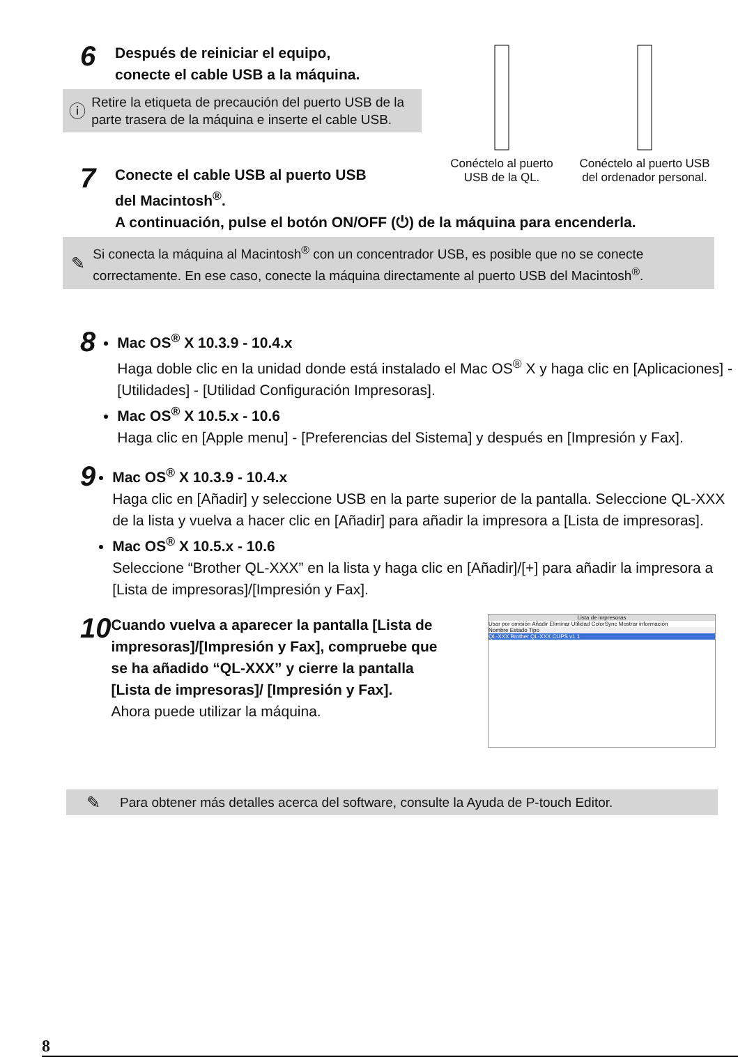6
Después de reiniciar el equipo,
conecte el cable USB a la máquina.
ⓘ
Retire la etiqueta de precaución del puerto USB de la parte trasera de la máquina e inserte el cable USB.
Conéctelo al puerto USB de la QL.
Conéctelo al puerto USB del ordenador personal.
7
Conecte el cable USB al puerto USB
del Macintosh<sup>®</sup>.
A continuación, pulse el botón ON/OFF (⏻) de la máquina para encenderla.
✎
Si conecta la máquina al Macintosh<sup>®</sup> con un concentrador USB, es posible que no se conecte correctamente. En ese caso, conecte la máquina directamente al puerto USB del Macintosh<sup>®</sup>.
8
Mac OS<sup>®</sup> X 10.3.9 - 10.4.x
Haga doble clic en la unidad donde está instalado el Mac OS<sup>®</sup> X y haga clic en [Aplicaciones] - [Utilidades] - [Utilidad Configuración Impresoras].
Mac OS<sup>®</sup> X 10.5.x - 10.6
Haga clic en [Apple menu] - [Preferencias del Sistema] y después en [Impresión y Fax].
9
Mac OS<sup>®</sup> X 10.3.9 - 10.4.x
Haga clic en [Añadir] y seleccione USB en la parte superior de la pantalla. Seleccione QL-XXX de la lista y vuelva a hacer clic en [Añadir] para añadir la impresora a [Lista de impresoras].
Mac OS<sup>®</sup> X 10.5.x - 10.6
Seleccione “Brother QL-XXX” en la lista y haga clic en [Añadir]/[+] para añadir la impresora a [Lista de impresoras]/[Impresión y Fax].
10
Cuando vuelva a aparecer la pantalla [Lista de impresoras]/[Impresión y Fax], compruebe que se ha añadido “QL-XXX” y cierre la pantalla [Lista de impresoras]/ [Impresión y Fax].
Ahora puede utilizar la máquina.
Lista de impresoras
Usar por omisión Añadir Eliminar Utilidad ColorSync Mostrar información
Nombre Estado Tipo
QL-XXX Brother QL-XXX CUPS v1.1
✎
Para obtener más detalles acerca del software, consulte la Ayuda de P-touch Editor.
8